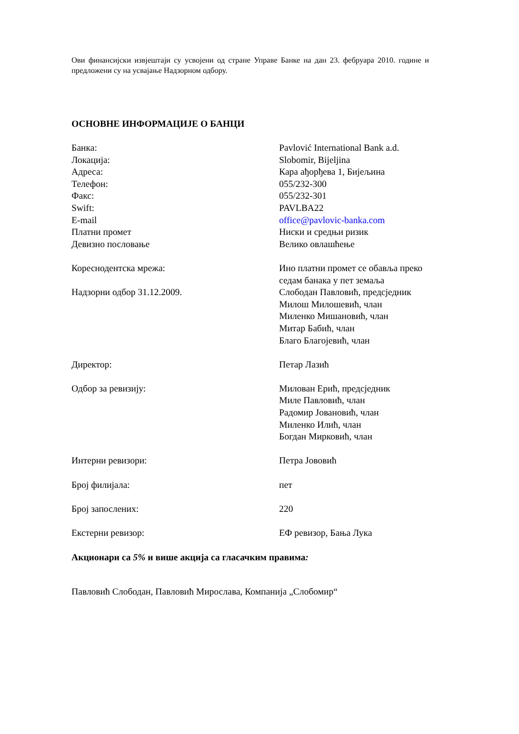Ови финансијски извјештаји су усвојени од стране Управе Банке на дан 23. фебруара 2010. године и предложени су на усвајање Надзорном одбору.
ОСНОВНЕ ИНФОРМАЦИЈЕ О БАНЦИ
Банка: Pavlović International Bank a.d.
Локација: Slobomir, Bijeljina
Адреса: Кара ађорђева 1, Бијељина
Телефон: 055/232-300
Факс: 055/232-301
Swift: PAVLBA22
E-mail office@pavlovic-banka.com
Платни промет Ниски и средњи ризик
Девизно пословање Велико овлашћење
Кореснодентска мрежа: Ино платни промет се обавља преко
седам банака у пет земаља
Надзорни одбор 31.12.2009. Слободан Павловић, предсједник
Милош Милошевић, члан
Миленко Мишановић, члан
Митар Бабић, члан
Благо Благојевић, члан
Директор: Петар Лазић
Одбор за ревизију: Милован Ерић, предсједник
Миле Павловић, члан
Радомир Јовановић, члан
Миленко Илић, члан
Богдан Мирковић, члан
Интерни ревизори: Петра Јововић
Број филијала: пет
Број запослених: 220
Екстерни ревизор: ЕФ ревизор, Бања Лука
Акционари са 5% и више акција са гласачким правима:
Павловић Слободан, Павловић Мирослава, Компанија „Слобомир“